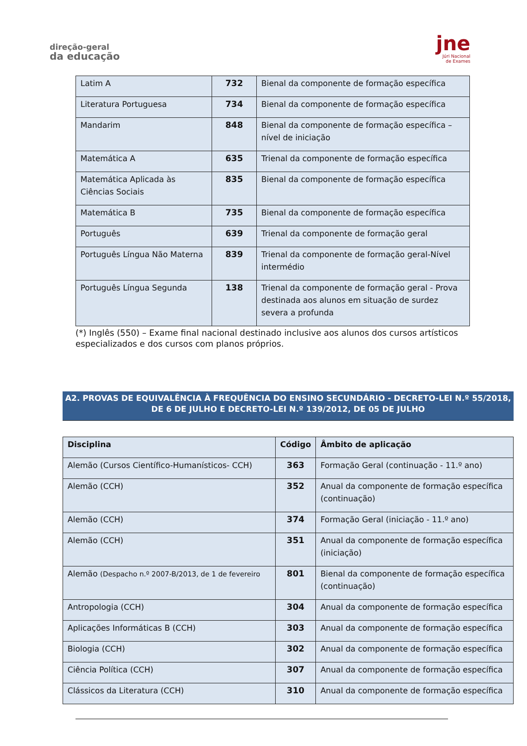direção-geral
da educação
jne
Júri Nacional
de Exames
| Latim A | 732 | Bienal da componente de formação específica |
| Literatura Portuguesa | 734 | Bienal da componente de formação específica |
| Mandarim | 848 | Bienal da componente de formação específica – nível de iniciação |
| Matemática A | 635 | Trienal da componente de formação específica |
| Matemática Aplicada às Ciências Sociais | 835 | Bienal da componente de formação específica |
| Matemática B | 735 | Bienal da componente de formação específica |
| Português | 639 | Trienal da componente de formação geral |
| Português Língua Não Materna | 839 | Trienal da componente de formação geral-Nível intermédio |
| Português Língua Segunda | 138 | Trienal da componente de formação geral - Prova destinada aos alunos em situação de surdez severa a profunda |
(*) Inglês (550) – Exame final nacional destinado inclusive aos alunos dos cursos artísticos especializados e dos cursos com planos próprios.
A2. PROVAS DE EQUIVALÊNCIA À FREQUÊNCIA DO ENSINO SECUNDÁRIO - DECRETO-LEI N.º 55/2018, DE 6 DE JULHO E DECRETO-LEI N.º 139/2012, DE 05 DE JULHO
| Disciplina | Código | Âmbito de aplicação |
| --- | --- | --- |
| Alemão (Cursos Científico-Humanísticos- CCH) | 363 | Formação Geral (continuação - 11.º ano) |
| Alemão (CCH) | 352 | Anual da componente de formação específica (continuação) |
| Alemão (CCH) | 374 | Formação Geral (iniciação - 11.º ano) |
| Alemão (CCH) | 351 | Anual da componente de formação específica (iniciação) |
| Alemão (Despacho n.º 2007-B/2013, de 1 de fevereiro | 801 | Bienal da componente de formação específica (continuação) |
| Antropologia (CCH) | 304 | Anual da componente de formação específica |
| Aplicações Informáticas B (CCH) | 303 | Anual da componente de formação específica |
| Biologia (CCH) | 302 | Anual da componente de formação específica |
| Ciência Política (CCH) | 307 | Anual da componente de formação específica |
| Clássicos da Literatura (CCH) | 310 | Anual da componente de formação específica |